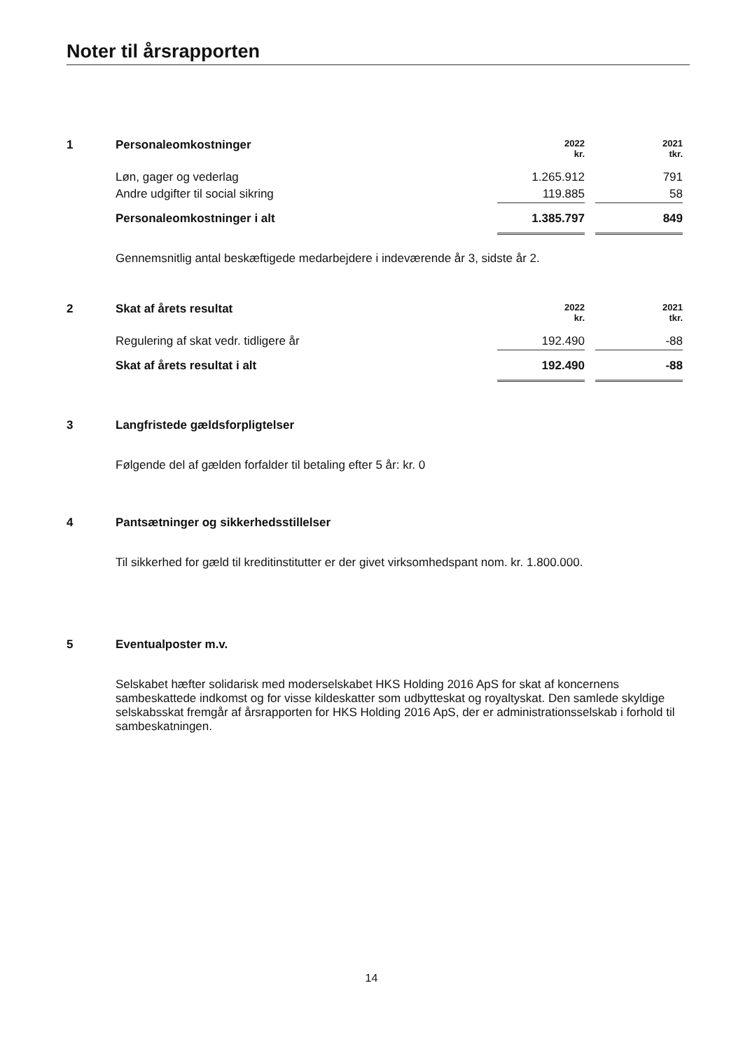Noter til årsrapporten
| 1 | Personaleomkostninger | 2022 kr. | | 2021 tkr. |
| | Løn, gager og vederlag | 1.265.912 | | 791 |
| | Andre udgifter til social sikring | 119.885 | | 58 |
| | Personaleomkostninger i alt | 1.385.797 | | 849 |
| | Gennemsnitlig antal beskæftigede medarbejdere i indeværende år 3, sidste år 2. | | | |
| 2 | Skat af årets resultat | 2022 kr. | | 2021 tkr. |
| | Regulering af skat vedr. tidligere år | 192.490 | | -88 |
| | Skat af årets resultat i alt | 192.490 | | -88 |
| 3 | Langfristede gældsforpligtelser |
| | Følgende del af gælden forfalder til betaling efter 5 år: kr. 0 |
| 4 | Pantsætninger og sikkerhedsstillelser |
| | Til sikkerhed for gæld til kreditinstitutter er der givet virksomhedspant nom. kr. 1.800.000. |
| 5 | Eventualposter m.v. |
| | Selskabet hæfter solidarisk med moderselskabet HKS Holding 2016 ApS for skat af koncernens sambeskattede indkomst og for visse kildeskatter som udbytteskat og royaltyskat. Den samlede skyldige selskabsskat fremgår af årsrapporten for HKS Holding 2016 ApS, der er administrationsselskab i forhold til sambeskatningen. |
14